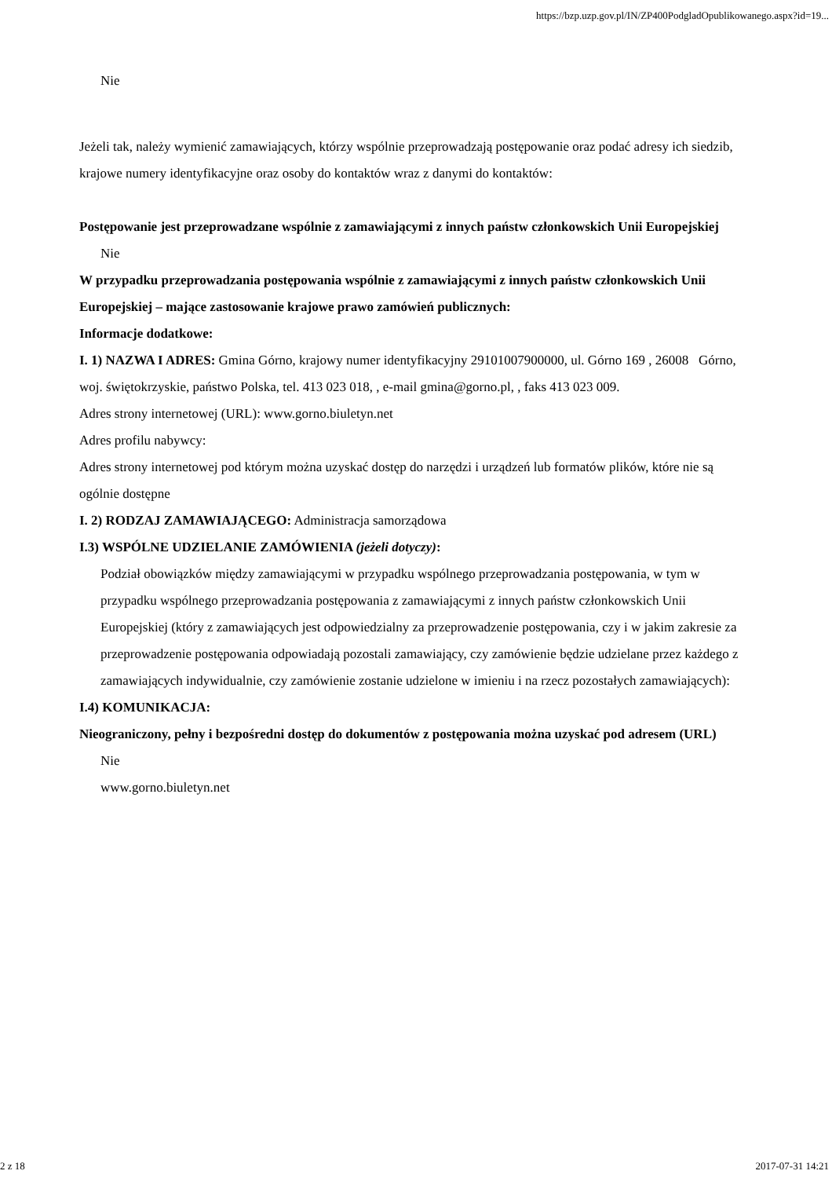https://bzp.uzp.gov.pl/IN/ZP400PodgladOpublikowanego.aspx?id=19...
Nie
Jeżeli tak, należy wymienić zamawiających, którzy wspólnie przeprowadzają postępowanie oraz podać adresy ich siedzib, krajowe numery identyfikacyjne oraz osoby do kontaktów wraz z danymi do kontaktów:
Postępowanie jest przeprowadzane wspólnie z zamawiającymi z innych państw członkowskich Unii Europejskiej
Nie
W przypadku przeprowadzania postępowania wspólnie z zamawiającymi z innych państw członkowskich Unii Europejskiej – mające zastosowanie krajowe prawo zamówień publicznych:
Informacje dodatkowe:
I. 1) NAZWA I ADRES: Gmina Górno, krajowy numer identyfikacyjny 29101007900000, ul. Górno 169 , 26008 Górno, woj. świętokrzyskie, państwo Polska, tel. 413 023 018, , e-mail gmina@gorno.pl, , faks 413 023 009.
Adres strony internetowej (URL): www.gorno.biuletyn.net
Adres profilu nabywcy:
Adres strony internetowej pod którym można uzyskać dostęp do narzędzi i urządzeń lub formatów plików, które nie są ogólnie dostępne
I. 2) RODZAJ ZAMAWIAJĄCEGO: Administracja samorządowa
I.3) WSPÓLNE UDZIELANIE ZAMÓWIENIA (jeżeli dotyczy):
Podział obowiązków między zamawiającymi w przypadku wspólnego przeprowadzania postępowania, w tym w przypadku wspólnego przeprowadzania postępowania z zamawiającymi z innych państw członkowskich Unii Europejskiej (który z zamawiających jest odpowiedzialny za przeprowadzenie postępowania, czy i w jakim zakresie za przeprowadzenie postępowania odpowiadają pozostali zamawiający, czy zamówienie będzie udzielane przez każdego z zamawiających indywidualnie, czy zamówienie zostanie udzielone w imieniu i na rzecz pozostałych zamawiających):
I.4) KOMUNIKACJA:
Nieograniczony, pełny i bezpośredni dostęp do dokumentów z postępowania można uzyskać pod adresem (URL)
Nie
www.gorno.biuletyn.net
2 z 18 2017-07-31 14:21